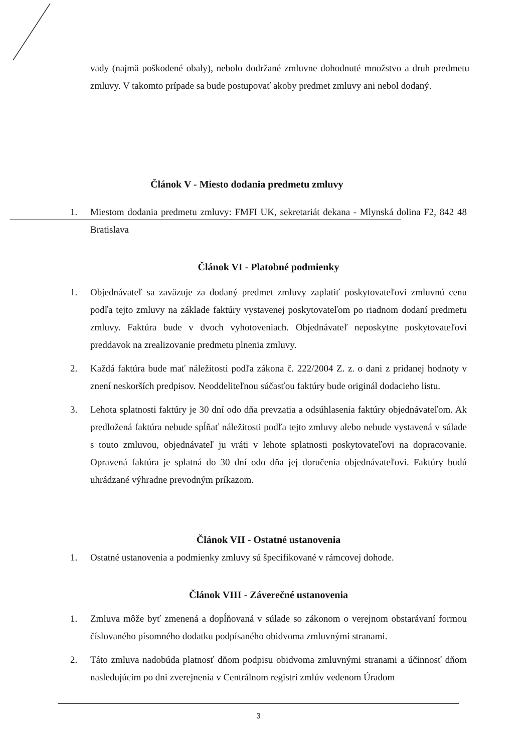vady (najmä poškodené obaly), nebolo dodržané zmluvne dohodnuté množstvo a druh predmetu zmluvy. V takomto prípade sa bude postupovať akoby predmet zmluvy ani nebol dodaný.
Článok V - Miesto dodania predmetu zmluvy
1. Miestom dodania predmetu zmluvy: FMFI UK, sekretariát dekana - Mlynská dolina F2, 842 48 Bratislava
Článok VI - Platobné podmienky
1. Objednávateľ sa zaväzuje za dodaný predmet zmluvy zaplatiť poskytovateľovi zmluvnú cenu podľa tejto zmluvy na základe faktúry vystavenej poskytovateľom po riadnom dodaní predmetu zmluvy. Faktúra bude v dvoch vyhotoveniach. Objednávateľ neposkytne poskytovateľovi preddavok na zrealizovanie predmetu plnenia zmluvy.
2. Každá faktúra bude mať náležitosti podľa zákona č. 222/2004 Z. z. o dani z pridanej hodnoty v znení neskorších predpisov. Neoddeliteľnou súčasťou faktúry bude originál dodacieho listu.
3. Lehota splatnosti faktúry je 30 dní odo dňa prevzatia a odsúhlasenia faktúry objednávateľom. Ak predložená faktúra nebude spĺňať náležitosti podľa tejto zmluvy alebo nebude vystavená v súlade s touto zmluvou, objednávateľ ju vráti v lehote splatnosti poskytovateľovi na dopracovanie. Opravená faktúra je splatná do 30 dní odo dňa jej doručenia objednávateľovi. Faktúry budú uhrádzané výhradne prevodným príkazom.
Článok VII - Ostatné ustanovenia
1. Ostatné ustanovenia a podmienky zmluvy sú špecifikované v rámcovej dohode.
Článok VIII - Záverečné ustanovenia
1. Zmluva môže byť zmenená a dopĺňovaná v súlade so zákonom o verejnom obstarávaní formou číslovaného písomného dodatku podpísaného obidvoma zmluvnými stranami.
2. Táto zmluva nadobúda platnosť dňom podpisu obidvoma zmluvnými stranami a účinnosť dňom nasledujúcim po dni zverejnenia v Centrálnom registri zmlúv vedenom Úradom
3